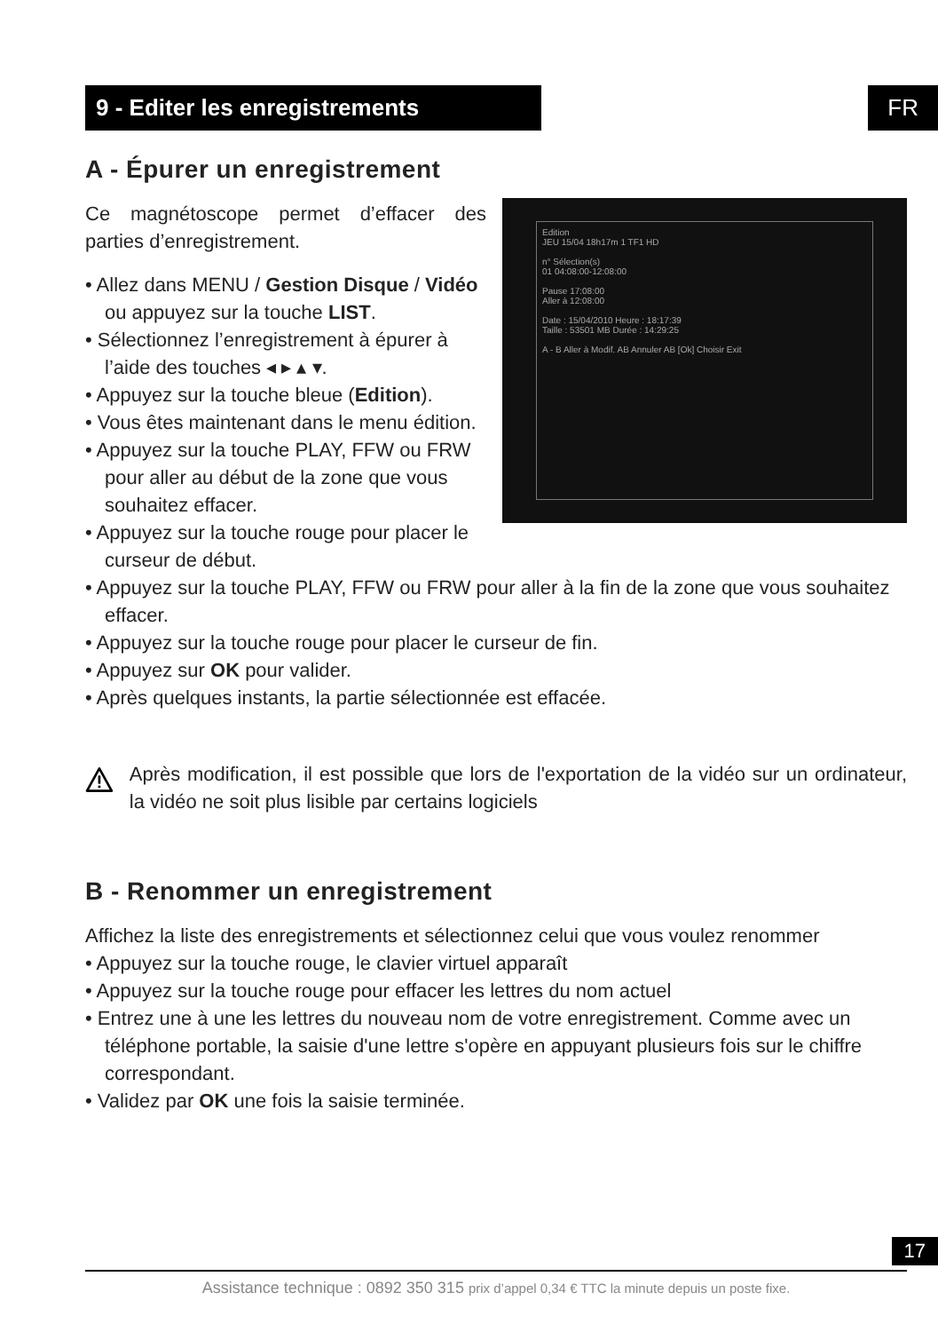FR
9 - Editer les enregistrements
A - Épurer un enregistrement
Edition
JEU 15/04 18h17m 1 TF1 HD
n° Sélection(s)
01 04:08:00-12:08:00
Pause 17:08:00
Aller à 12:08:00
Date : 15/04/2010 Heure : 18:17:39
Taille : 53501 MB Durée : 14:29:25
A - B Aller à Modif. AB Annuler AB [Ok] Choisir Exit
Ce magnétoscope permet d’effacer des parties d’enregistrement.
• Allez dans MENU / Gestion Disque / Vidéo ou appuyez sur la touche LIST.
• Sélectionnez l’enregistrement à épurer à l’aide des touches ◂ ▸ ▴ ▾.
• Appuyez sur la touche bleue (Edition).
• Vous êtes maintenant dans le menu édition.
• Appuyez sur la touche PLAY, FFW ou FRW pour aller au début de la zone que vous souhaitez effacer.
• Appuyez sur la touche rouge pour placer le curseur de début.
• Appuyez sur la touche PLAY, FFW ou FRW pour aller à la fin de la zone que vous souhaitez effacer.
• Appuyez sur la touche rouge pour placer le curseur de fin.
• Appuyez sur OK pour valider.
• Après quelques instants, la partie sélectionnée est effacée.
Après modification, il est possible que lors de l'exportation de la vidéo sur un ordinateur, la vidéo ne soit plus lisible par certains logiciels
B - Renommer un enregistrement
Affichez la liste des enregistrements et sélectionnez celui que vous voulez renommer
• Appuyez sur la touche rouge, le clavier virtuel apparaît
• Appuyez sur la touche rouge pour effacer les lettres du nom actuel
• Entrez une à une les lettres du nouveau nom de votre enregistrement. Comme avec un téléphone portable, la saisie d'une lettre s'opère en appuyant plusieurs fois sur le chiffre correspondant.
• Validez par OK une fois la saisie terminée.
17
Assistance technique : 0892 350 315 prix d’appel 0,34 € TTC la minute depuis un poste fixe.